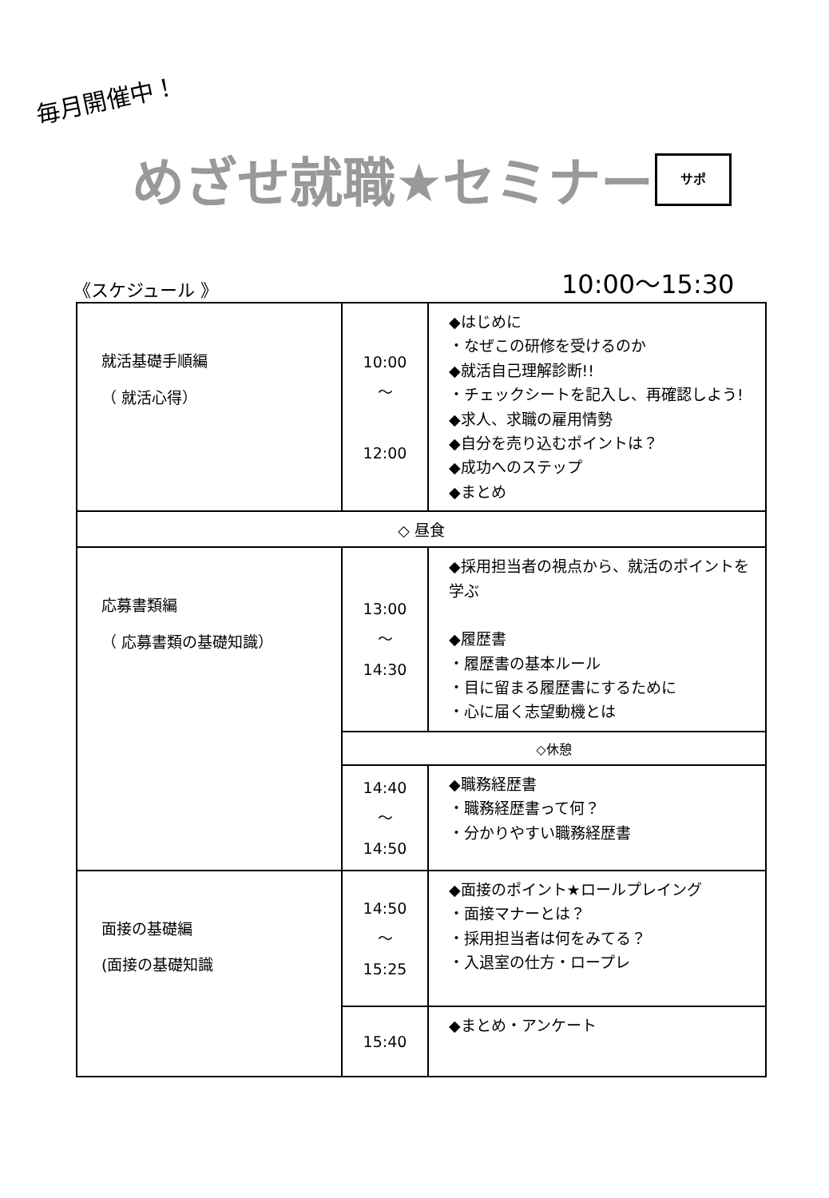毎月開催中！
めざせ就職★セミナー サポ
《スケジュール 》 10:00〜15:30
| 就活基礎手順編 （ 就活心得） | 10:00 〜 12:00 | ◆はじめに ・なぜこの研修を受けるのか ◆就活自己理解診断!! ・チェックシートを記入し、再確認しよう! ◆求人、求職の雇用情勢 ◆自分を売り込むポイントは？ ◆成功へのステップ ◆まとめ |
| ◇ 昼食 | | |
| 応募書類編 （ 応募書類の基礎知識） | 13:00 〜 14:30 | ◆採用担当者の視点から、就活のポイントを学ぶ ◆履歴書 ・履歴書の基本ルール ・目に留まる履歴書にするために ・心に届く志望動機とは |
| | ◇休憩 | |
| | 14:40 〜 14:50 | ◆職務経歴書 ・職務経歴書って何？ ・分かりやすい職務経歴書 |
| 面接の基礎編 (面接の基礎知識 | 14:50 〜 15:25 | ◆面接のポイント★ロールプレイング ・面接マナーとは？ ・採用担当者は何をみてる？ ・入退室の仕方・ロープレ |
| | 15:40 | ◆まとめ・アンケート |